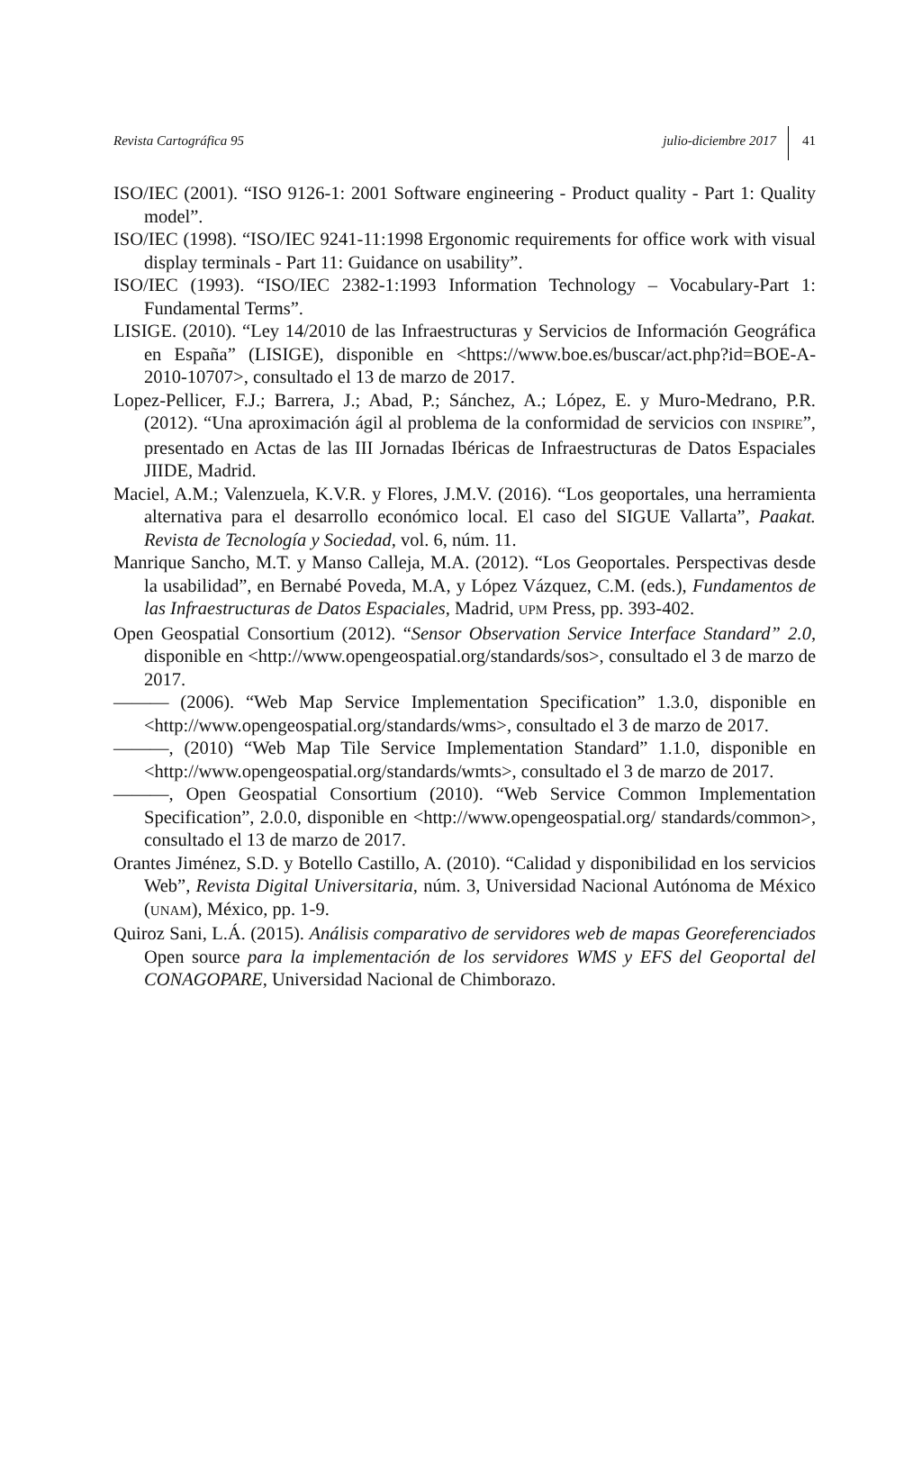Revista Cartográfica 95 julio-diciembre 2017 41
ISO/IEC (2001). “ISO 9126-1: 2001 Software engineering - Product quality - Part 1: Quality model”.
ISO/IEC (1998). “ISO/IEC 9241-11:1998 Ergonomic requirements for office work with visual display terminals - Part 11: Guidance on usability”.
ISO/IEC (1993). “ISO/IEC 2382-1:1993 Information Technology – Vocabulary-Part 1: Fundamental Terms”.
LISIGE. (2010). “Ley 14/2010 de las Infraestructuras y Servicios de Información Geográfica en España” (LISIGE), disponible en <https://www.boe.es/buscar/act.php?id=BOE-A-2010-10707>, consultado el 13 de marzo de 2017.
Lopez-Pellicer, F.J.; Barrera, J.; Abad, P.; Sánchez, A.; López, E. y Muro-Medrano, P.R. (2012). “Una aproximación ágil al problema de la conformidad de servicios con INSPIRE”, presentado en Actas de las III Jornadas Ibéricas de Infraestructuras de Datos Espaciales JIIDE, Madrid.
Maciel, A.M.; Valenzuela, K.V.R. y Flores, J.M.V. (2016). “Los geoportales, una herramienta alternativa para el desarrollo económico local. El caso del SIGUE Vallarta”, Paakat. Revista de Tecnología y Sociedad, vol. 6, núm. 11.
Manrique Sancho, M.T. y Manso Calleja, M.A. (2012). “Los Geoportales. Perspectivas desde la usabilidad”, en Bernabé Poveda, M.A, y López Vázquez, C.M. (eds.), Fundamentos de las Infraestructuras de Datos Espaciales, Madrid, UPM Press, pp. 393-402.
Open Geospatial Consortium (2012). “Sensor Observation Service Interface Standard” 2.0, disponible en <http://www.opengeospatial.org/standards/sos>, consultado el 3 de marzo de 2017.
——— (2006). “Web Map Service Implementation Specification” 1.3.0, disponible en <http://www.opengeospatial.org/standards/wms>, consultado el 3 de marzo de 2017.
———, (2010) “Web Map Tile Service Implementation Standard” 1.1.0, disponible en <http://www.opengeospatial.org/standards/wmts>, consultado el 3 de marzo de 2017.
———, Open Geospatial Consortium (2010). “Web Service Common Implementation Specification”, 2.0.0, disponible en <http://www.opengeospatial.org/ standards/common>, consultado el 13 de marzo de 2017.
Orantes Jiménez, S.D. y Botello Castillo, A. (2010). “Calidad y disponibilidad en los servicios Web”, Revista Digital Universitaria, núm. 3, Universidad Nacional Autónoma de México (UNAM), México, pp. 1-9.
Quiroz Sani, L.Á. (2015). Análisis comparativo de servidores web de mapas Georeferenciados Open source para la implementación de los servidores WMS y EFS del Geoportal del CONAGOPARE, Universidad Nacional de Chimborazo.